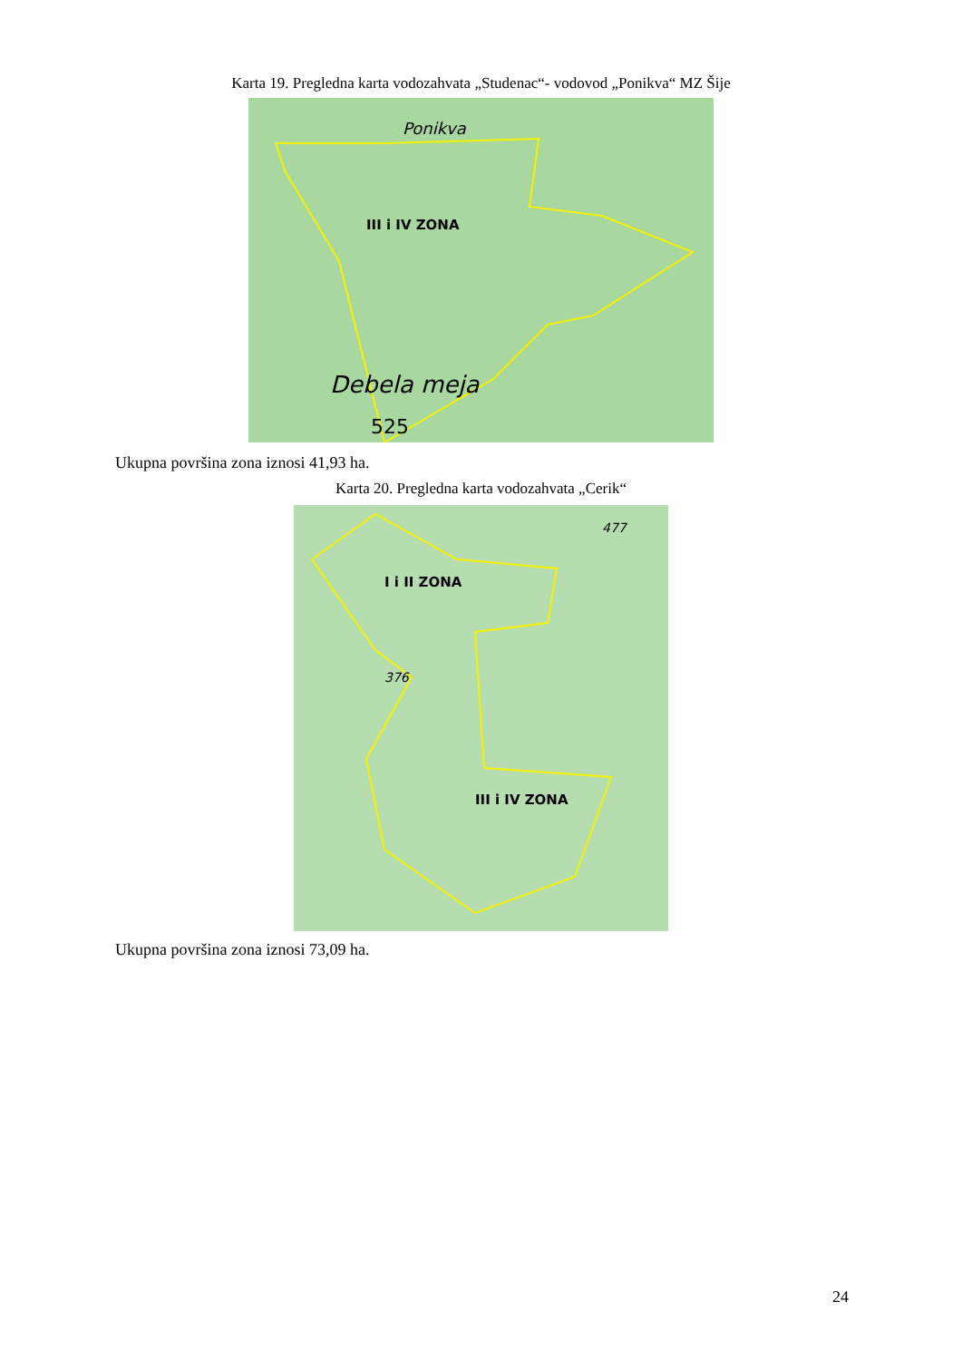Karta 19. Pregledna karta vodozahvata „Studenac“- vodovod „Ponikva“ MZ Šije
Ponikva
III i IV ZONA
Debela meja
525
Ukupna površina zona iznosi 41,93 ha.
Karta 20. Pregledna karta vodozahvata „Cerik“
I i II ZONA
III i IV ZONA
376
477
Ukupna površina zona iznosi 73,09 ha.
24